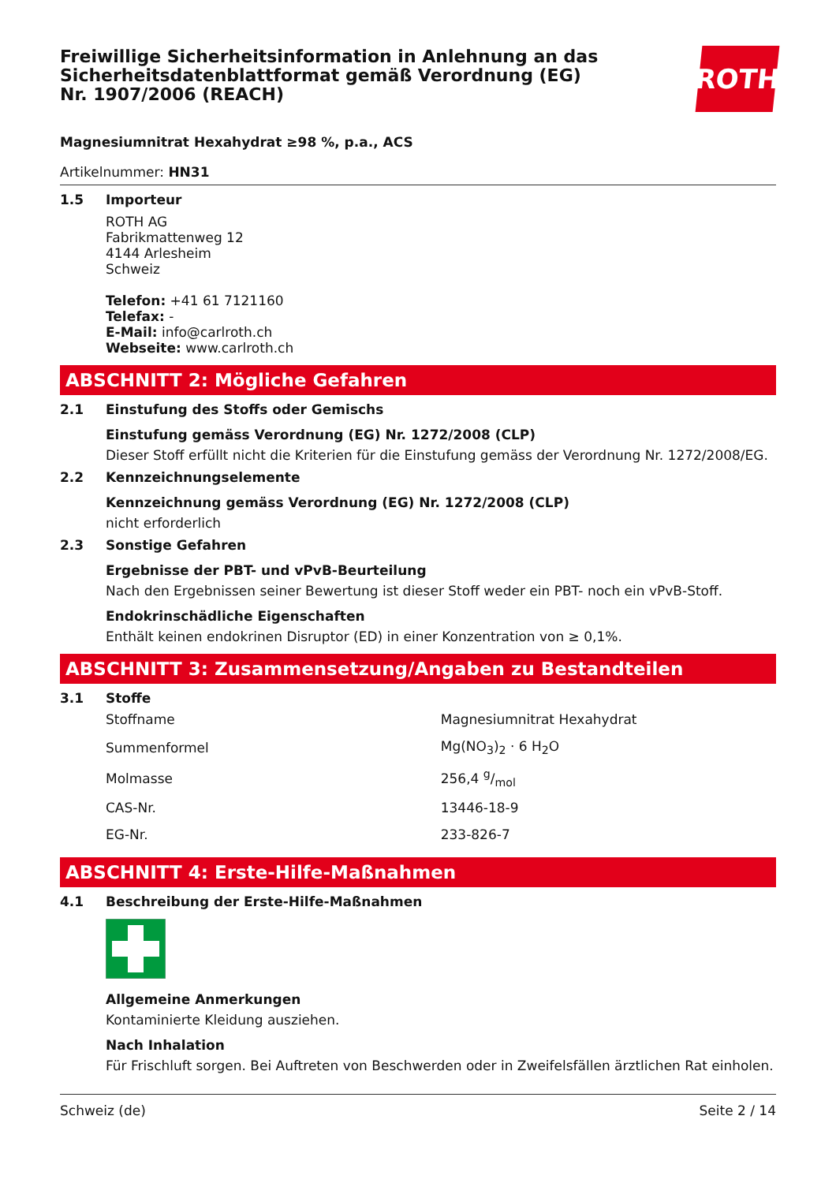Freiwillige Sicherheitsinformation in Anlehnung an das Sicherheitsdatenblattformat gemäß Verordnung (EG) Nr. 1907/2006 (REACH)
ROTH
Magnesiumnitrat Hexahydrat ≥98 %, p.a., ACS
Artikelnummer: HN31
1.5 Importeur
ROTH AG
Fabrikmattenweg 12
4144 Arlesheim
Schweiz
Telefon: +41 61 7121160
Telefax: -
E-Mail: info@carlroth.ch
Webseite: www.carlroth.ch
ABSCHNITT 2: Mögliche Gefahren
2.1 Einstufung des Stoffs oder Gemischs
Einstufung gemäss Verordnung (EG) Nr. 1272/2008 (CLP)
Dieser Stoff erfüllt nicht die Kriterien für die Einstufung gemäss der Verordnung Nr. 1272/2008/EG.
2.2 Kennzeichnungselemente
Kennzeichnung gemäss Verordnung (EG) Nr. 1272/2008 (CLP)
nicht erforderlich
2.3 Sonstige Gefahren
Ergebnisse der PBT- und vPvB-Beurteilung
Nach den Ergebnissen seiner Bewertung ist dieser Stoff weder ein PBT- noch ein vPvB-Stoff.
Endokrinschädliche Eigenschaften
Enthält keinen endokrinen Disruptor (ED) in einer Konzentration von ≥ 0,1%.
ABSCHNITT 3: Zusammensetzung/Angaben zu Bestandteilen
3.1 Stoffe
| Stoffname | Magnesiumnitrat Hexahydrat |
| Summenformel | Mg(NO<sub>3</sub>)<sub>2</sub> · 6 H<sub>2</sub>O |
| Molmasse | 256,4 g/mol |
| CAS-Nr. | 13446-18-9 |
| EG-Nr. | 233-826-7 |
ABSCHNITT 4: Erste-Hilfe-Maßnahmen
4.1 Beschreibung der Erste-Hilfe-Maßnahmen
Allgemeine Anmerkungen
Kontaminierte Kleidung ausziehen.
Nach Inhalation
Für Frischluft sorgen. Bei Auftreten von Beschwerden oder in Zweifelsfällen ärztlichen Rat einholen.
Schweiz (de) Seite 2 / 14